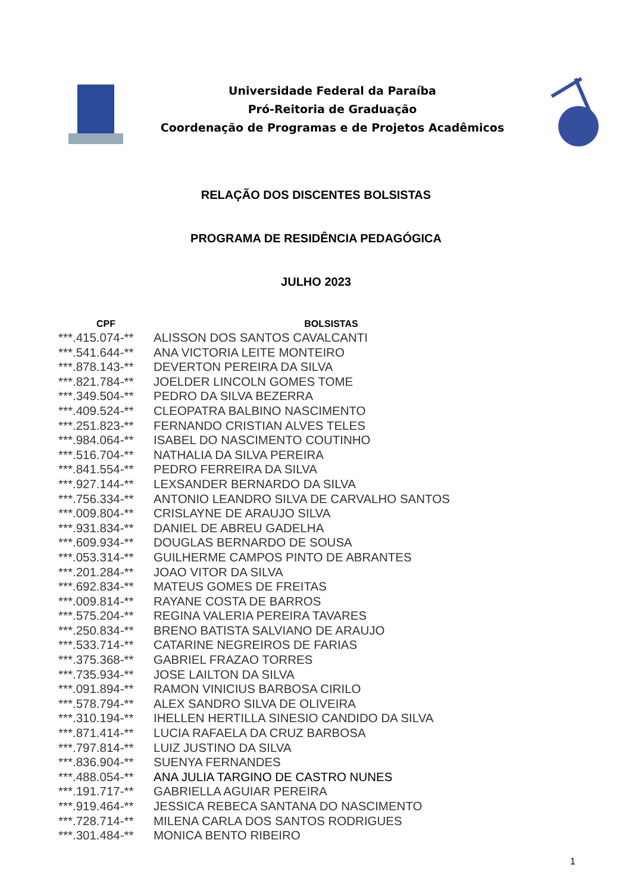Universidade Federal da Paraíba
Pró-Reitoria de Graduação
Coordenação de Programas e de Projetos Acadêmicos
RELAÇÃO DOS DISCENTES BOLSISTAS
PROGRAMA DE RESIDÊNCIA PEDAGÓGICA
JULHO 2023
| CPF | BOLSISTAS |
| --- | --- |
| ***.415.074-** | ALISSON DOS SANTOS CAVALCANTI |
| ***.541.644-** | ANA VICTORIA LEITE MONTEIRO |
| ***.878.143-** | DEVERTON PEREIRA DA SILVA |
| ***.821.784-** | JOELDER LINCOLN GOMES TOME |
| ***.349.504-** | PEDRO DA SILVA BEZERRA |
| ***.409.524-** | CLEOPATRA BALBINO NASCIMENTO |
| ***.251.823-** | FERNANDO CRISTIAN ALVES TELES |
| ***.984.064-** | ISABEL DO NASCIMENTO COUTINHO |
| ***.516.704-** | NATHALIA DA SILVA PEREIRA |
| ***.841.554-** | PEDRO FERREIRA DA SILVA |
| ***.927.144-** | LEXSANDER BERNARDO DA SILVA |
| ***.756.334-** | ANTONIO LEANDRO SILVA DE CARVALHO SANTOS |
| ***.009.804-** | CRISLAYNE DE ARAUJO SILVA |
| ***.931.834-** | DANIEL DE ABREU GADELHA |
| ***.609.934-** | DOUGLAS BERNARDO DE SOUSA |
| ***.053.314-** | GUILHERME CAMPOS PINTO DE ABRANTES |
| ***.201.284-** | JOAO VITOR DA SILVA |
| ***.692.834-** | MATEUS GOMES DE FREITAS |
| ***.009.814-** | RAYANE COSTA DE BARROS |
| ***.575.204-** | REGINA VALERIA PEREIRA TAVARES |
| ***.250.834-** | BRENO BATISTA SALVIANO DE ARAUJO |
| ***.533.714-** | CATARINE NEGREIROS DE FARIAS |
| ***.375.368-** | GABRIEL FRAZAO TORRES |
| ***.735.934-** | JOSE LAILTON DA SILVA |
| ***.091.894-** | RAMON VINICIUS BARBOSA CIRILO |
| ***.578.794-** | ALEX SANDRO SILVA DE OLIVEIRA |
| ***.310.194-** | IHELLEN HERTILLA SINESIO CANDIDO DA SILVA |
| ***.871.414-** | LUCIA RAFAELA DA CRUZ BARBOSA |
| ***.797.814-** | LUIZ JUSTINO DA SILVA |
| ***.836.904-** | SUENYA FERNANDES |
| ***.488.054-** | ANA JULIA TARGINO DE CASTRO NUNES |
| ***.191.717-** | GABRIELLA AGUIAR PEREIRA |
| ***.919.464-** | JESSICA REBECA SANTANA DO NASCIMENTO |
| ***.728.714-** | MILENA CARLA DOS SANTOS RODRIGUES |
| ***.301.484-** | MONICA BENTO RIBEIRO |
1